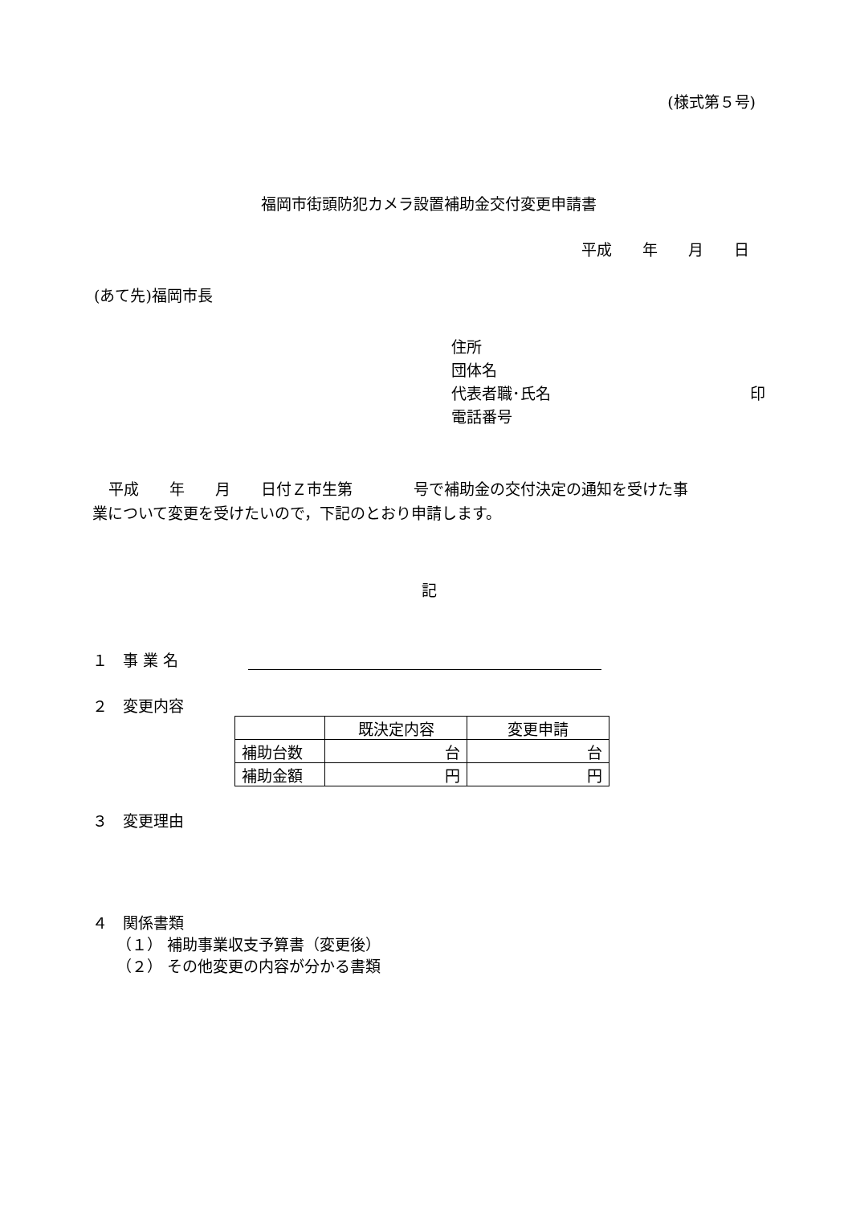(様式第５号)
福岡市街頭防犯カメラ設置補助金交付変更申請書
平成　　年　　月　　日
(あて先)福岡市長
住所
団体名
代表者職･氏名 印
電話番号
平成　　年　　月　　日付Ｚ市生第　　　　号で補助金の交付決定の通知を受けた事
業について変更を受けたいので，下記のとおり申請します。
記
１　事 業 名　　　
２　変更内容
| | 既決定内容 | 変更申請 |
| --- | --- | --- |
| 補助台数 | 台 | 台 |
| 補助金額 | 円 | 円 |
３　変更理由
４　関係書類
（１） 補助事業収支予算書（変更後）
（２） その他変更の内容が分かる書類